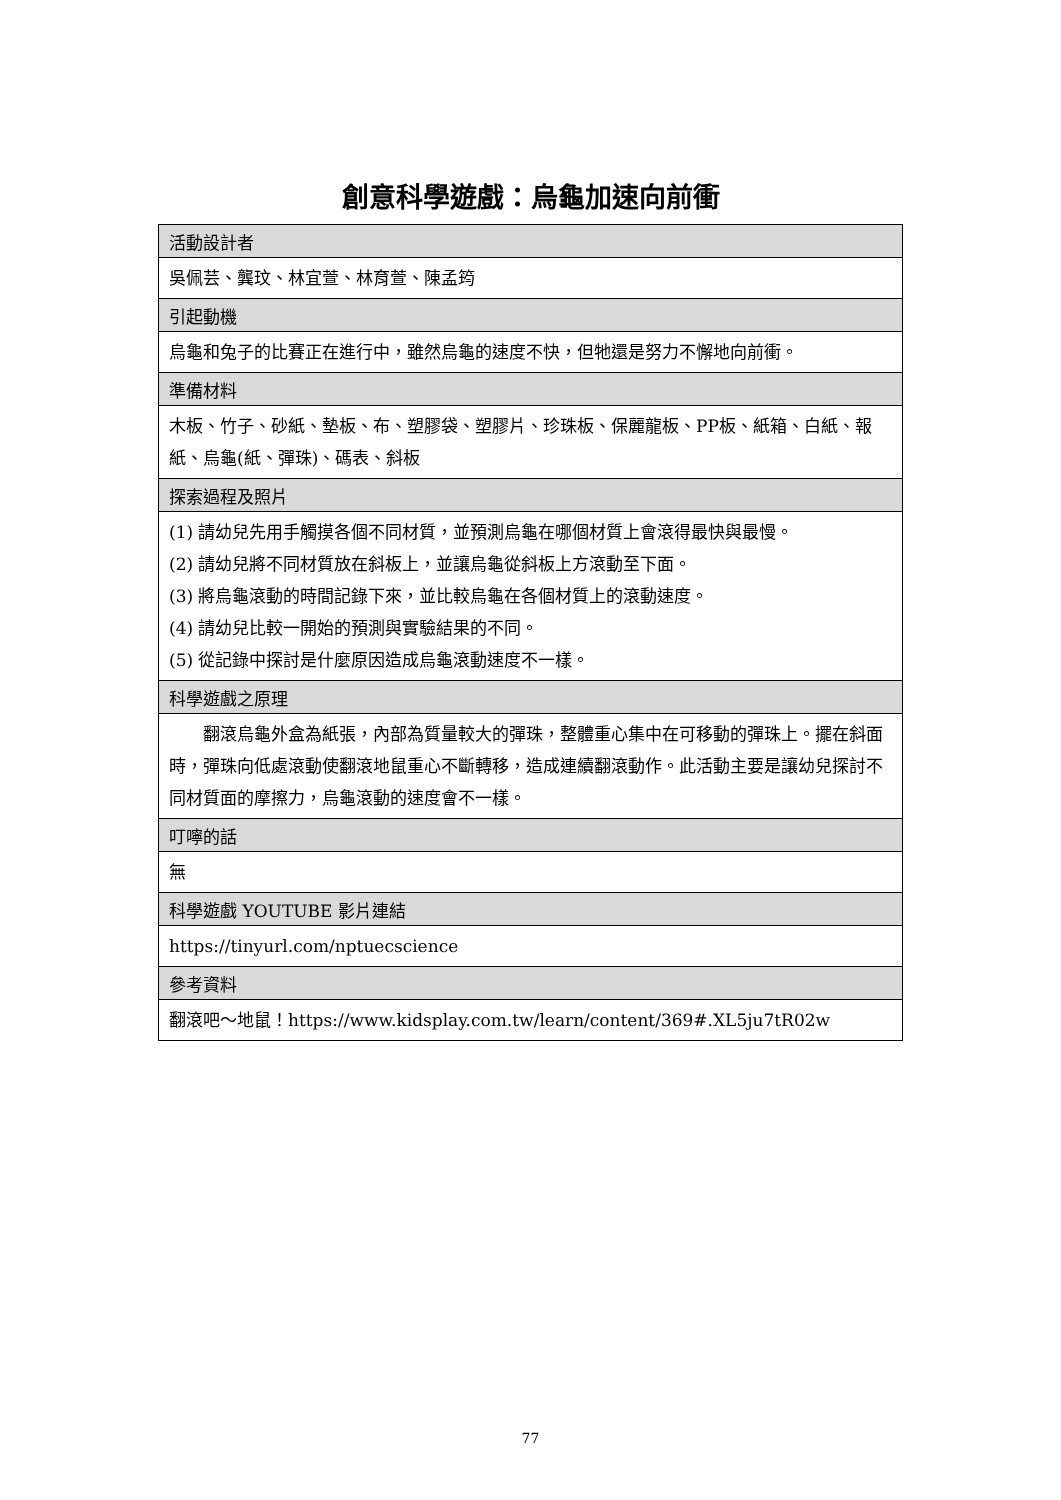創意科學遊戲：烏龜加速向前衝
| 活動設計者 |
| --- |
| 吳佩芸、龔玟、林宜萱、林育萱、陳孟筠 |
| 引起動機 |
| 烏龜和兔子的比賽正在進行中，雖然烏龜的速度不快，但牠還是努力不懈地向前衝。 |
| 準備材料 |
| 木板、竹子、砂紙、墊板、布、塑膠袋、塑膠片、珍珠板、保麗龍板、PP板、紙箱、白紙、報紙、烏龜(紙、彈珠)、碼表、斜板 |
| 探索過程及照片 |
| (1) 請幼兒先用手觸摸各個不同材質，並預測烏龜在哪個材質上會滾得最快與最慢。 (2) 請幼兒將不同材質放在斜板上，並讓烏龜從斜板上方滾動至下面。 (3) 將烏龜滾動的時間記錄下來，並比較烏龜在各個材質上的滾動速度。 (4) 請幼兒比較一開始的預測與實驗結果的不同。 (5) 從記錄中探討是什麼原因造成烏龜滾動速度不一樣。 |
| 科學遊戲之原理 |
| 翻滾烏龜外盒為紙張，內部為質量較大的彈珠，整體重心集中在可移動的彈珠上。擺在斜面時，彈珠向低處滾動使翻滾地鼠重心不斷轉移，造成連續翻滾動作。此活動主要是讓幼兒探討不同材質面的摩擦力，烏龜滾動的速度會不一樣。 |
| 叮嚀的話 |
| 無 |
| 科學遊戲 YOUTUBE 影片連結 |
| https://tinyurl.com/nptuecscience |
| 參考資料 |
| 翻滾吧～地鼠！https://www.kidsplay.com.tw/learn/content/369#.XL5ju7tR02w |
77